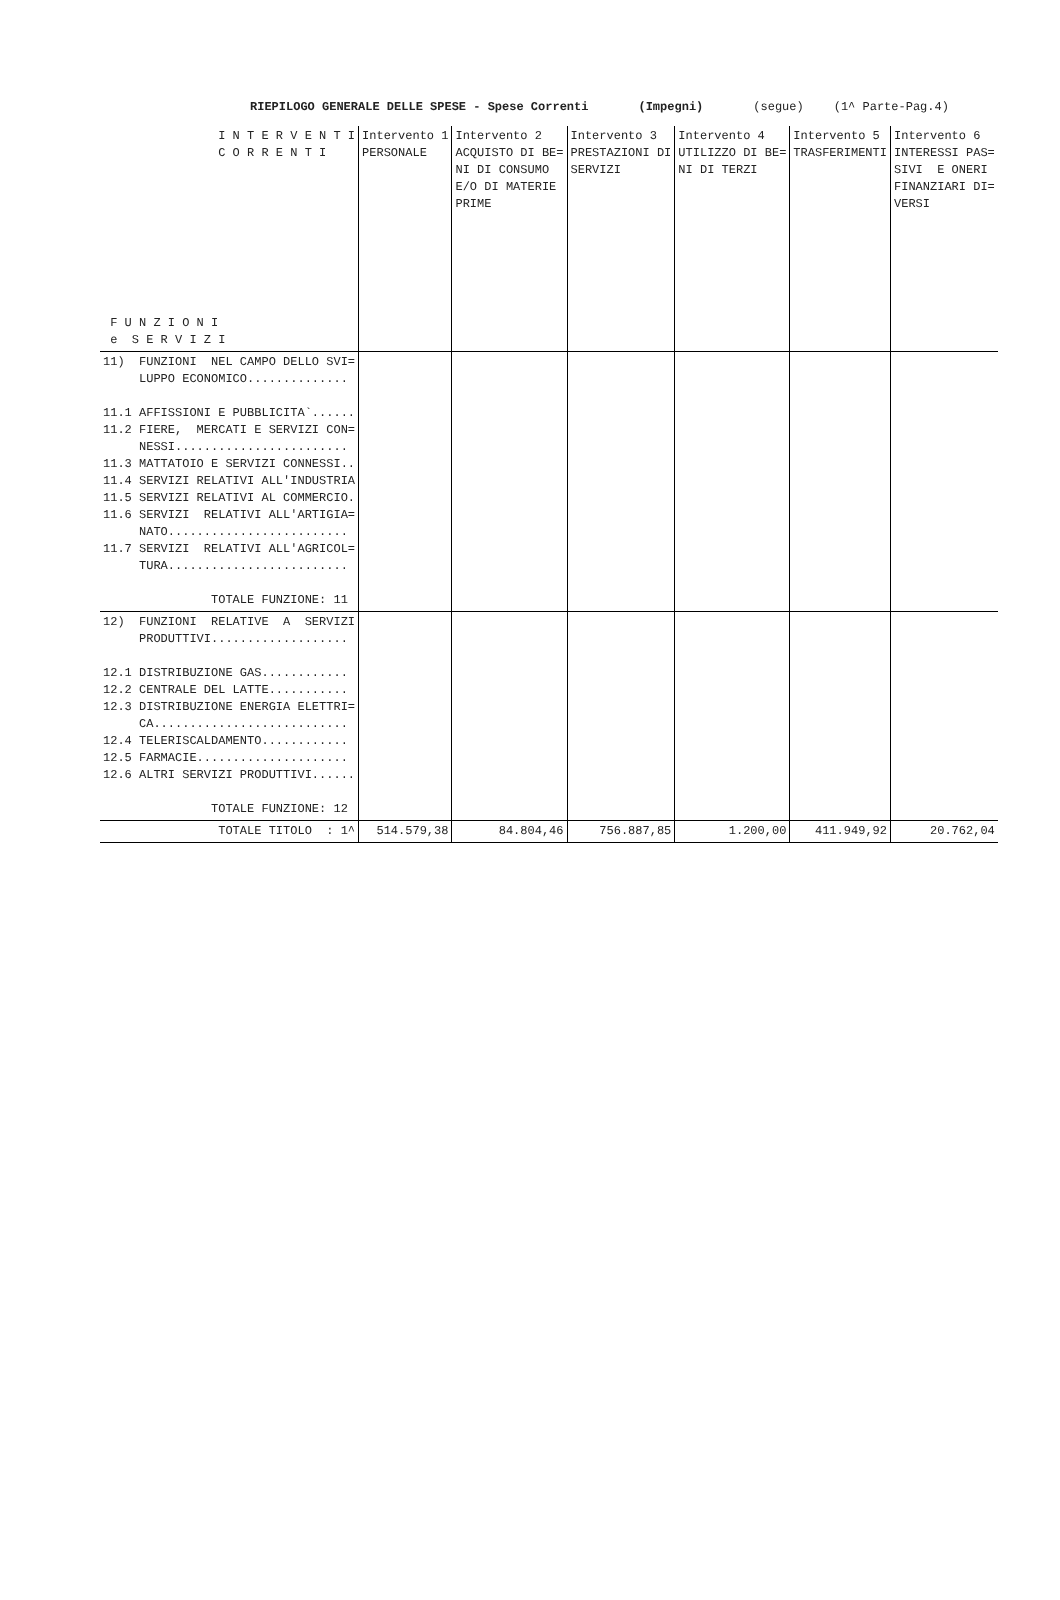RIEPILOGO GENERALE DELLE SPESE - Spese Correnti (Impegni) (segue) (1^ Parte-Pag.4)
| I N T E R V E N T I C O R R E N T I F U N Z I O N I e S E R V I Z I | Intervento 1 PERSONALE | Intervento 2 ACQUISTO DI BE= NI DI CONSUMO E/O DI MATERIE PRIME | Intervento 3 PRESTAZIONI DI SERVIZI | Intervento 4 UTILIZZO DI BE= NI DI TERZI | Intervento 5 TRASFERIMENTI | Intervento 6 INTERESSI PAS= SIVI E ONERI FINANZIARI DI= VERSI |
| --- | --- | --- | --- | --- | --- | --- |
| 11) FUNZIONI NEL CAMPO DELLO SVI= LUPPO ECONOMICO.............. 11.1 AFFISSIONI E PUBBLICITA`...... 11.2 FIERE, MERCATI E SERVIZI CON= NESSI........................ 11.3 MATTATOIO E SERVIZI CONNESSI.. 11.4 SERVIZI RELATIVI ALL'INDUSTRIA 11.5 SERVIZI RELATIVI AL COMMERCIO. 11.6 SERVIZI RELATIVI ALL'ARTIGIA= NATO......................... 11.7 SERVIZI RELATIVI ALL'AGRICOL= TURA......................... TOTALE FUNZIONE: 11 | | | | | | |
| 12) FUNZIONI RELATIVE A SERVIZI PRODUTTIVI................... 12.1 DISTRIBUZIONE GAS............ 12.2 CENTRALE DEL LATTE........... 12.3 DISTRIBUZIONE ENERGIA ELETTRI= CA........................... 12.4 TELERISCALDAMENTO............ 12.5 FARMACIE..................... 12.6 ALTRI SERVIZI PRODUTTIVI...... TOTALE FUNZIONE: 12 | | | | | | |
| TOTALE TITOLO : 1^ | 514.579,38 | 84.804,46 | 756.887,85 | 1.200,00 | 411.949,92 | 20.762,04 |